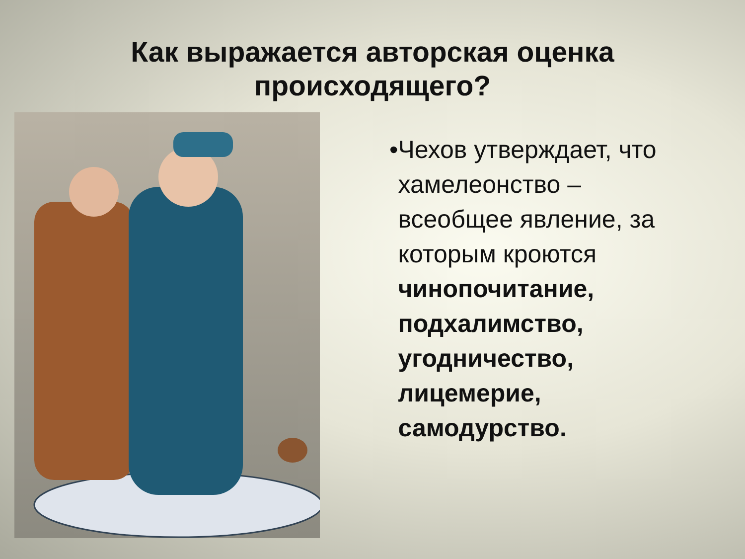Как выражается авторская оценка
происходящего?
• Чехов утверждает, что хамелеонство – всеобщее явление, за которым кроются чинопочитание, подхалимство, угодничество, лицемерие, самодурство.